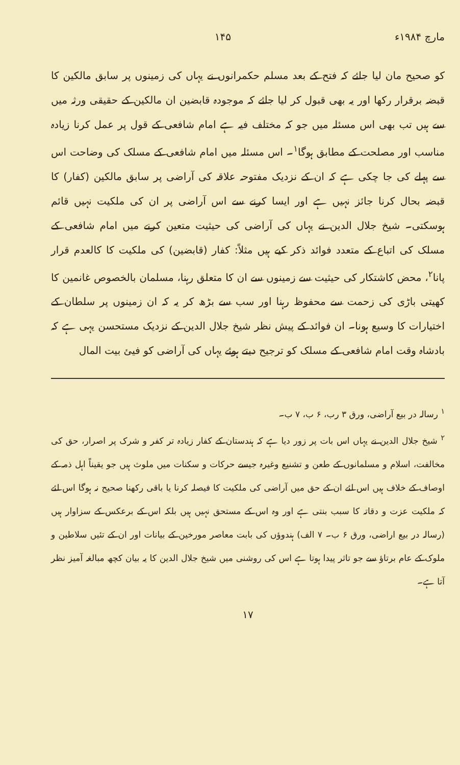مارچ ۱۹۸۴ء ۱۴۵
کو صحیح مان لیا جائے کہ فتح کے بعد مسلم حکمرانوں نے یہاں کی زمینوں پر سابق مالکین کا قبضہ برقرار رکھا اور یہ بھی قبول کر لیا جائے کہ موجودہ قابضین ان مالکین کے حقیقی ورثہ میں سے ہیں تب بھی اس مسئلہ میں جو کہ مختلف فیہ ہے امام شافعی کے قول پر عمل کرنا زیادہ مناسب اور مصلحت کے مطابق ہوگا<sup>۱</sup>۔ اس مسئلہ میں امام شافعی کے مسلک کی وضاحت اس سے پہلے کی جا چکی ہے کہ ان کے نزدیک مفتوحہ علاقہ کی آراضی پر سابق مالکین (کفار) کا قبضہ بحال کرنا جائز نہیں ہے اور ایسا کرنے سے اس آراضی پر ان کی ملکیت نہیں قائم ہوسکتی۔ شیخ جلال الدین نے یہاں کی آراضی کی حیثیت متعین کرنے میں امام شافعی کے مسلک کی اتباع کے متعدد فوائد ذکر کیے ہیں مثلاً: کفار (قابضین) کی ملکیت کا کالعدم قرار پانا<sup>۲</sup>، محض کاشتکار کی حیثیت سے زمینوں سے ان کا متعلق رہنا، مسلمان بالخصوص غانمین کا کھیتی باڑی کی زحمت سے محفوظ رہنا اور سب سے بڑھ کر یہ کہ ان زمینوں پر سلطان کے اختیارات کا وسیع ہونا۔ ان فوائد کے پیش نظر شیخ جلال الدین کے نزدیک مستحسن یہی ہے کہ بادشاہ وقت امام شافعی کے مسلک کو ترجیح دیتے ہوئے یہاں کی آراضی کو فیئ بیت المال
<sup>۱</sup> رسالہ در بیع آراضی، ورق ۳ رب، ۶ ب، ۷ ب۔
<sup>۲</sup> شیخ جلال الدین نے یہاں اس بات پر زور دیا ہے کہ ہندستان کے کفار زیادہ تر کفر و شرک پر اصرار، حق کی مخالفت، اسلام و مسلمانوں کے طعن و تشنیع وغیرہ جیسے حرکات و سکنات میں ملوث ہیں جو یقیناً اہل ذمہ کے اوصاف کے خلاف ہیں اس لئے ان کے حق میں آراضی کی ملکیت کا فیصلہ کرنا یا باقی رکھنا صحیح نہ ہوگا اس لئے کہ ملکیت عزت و دقاتہ کا سبب بنتی ہے اور وہ اس کے مستحق نہیں ہیں بلکہ اس کے برعکس کے سزاوار ہیں (رسالہ در بیع اراضی، ورق ۶ ب۔ ۷ الف) ہندوؤں کی بابت معاصر مورخین کے بیانات اور ان کے تئیں سلاطین و ملوک کے عام برتاؤ سے جو تاثر پیدا ہوتا ہے اس کی روشنی میں شیخ جلال الدین کا یہ بیان کچھ مبالغہ آمیز نظر آتا ہے۔
۱۷